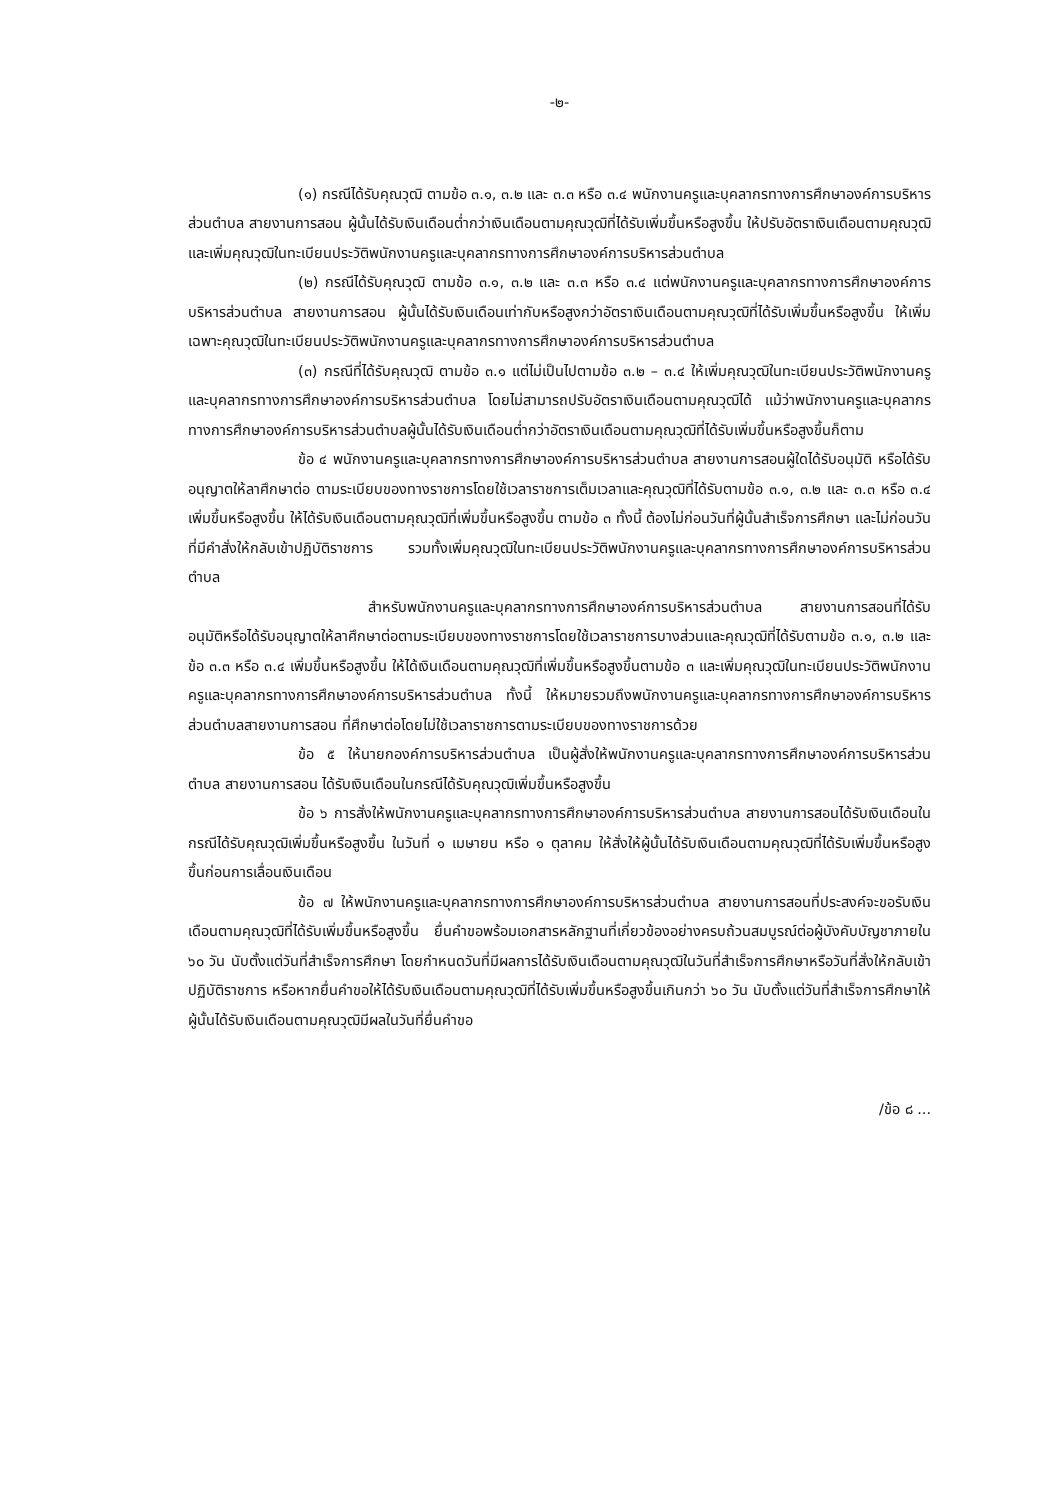-๒-
(๑) กรณีได้รับคุณวุฒิ ตามข้อ ๓.๑, ๓.๒ และ ๓.๓ หรือ ๓.๔ พนักงานครูและบุคลากรทางการศึกษาองค์การบริหารส่วนตำบล สายงานการสอน ผู้นั้นได้รับเงินเดือนต่ำกว่าเงินเดือนตามคุณวุฒิที่ได้รับเพิ่มขึ้นหรือสูงขึ้น ให้ปรับอัตราเงินเดือนตามคุณวุฒิและเพิ่มคุณวุฒิในทะเบียนประวัติพนักงานครูและบุคลากรทางการศึกษาองค์การบริหารส่วนตำบล
(๒) กรณีได้รับคุณวุฒิ ตามข้อ ๓.๑, ๓.๒ และ ๓.๓ หรือ ๓.๔ แต่พนักงานครูและบุคลากรทางการศึกษาองค์การบริหารส่วนตำบล สายงานการสอน ผู้นั้นได้รับเงินเดือนเท่ากับหรือสูงกว่าอัตราเงินเดือนตามคุณวุฒิที่ได้รับเพิ่มขึ้นหรือสูงขึ้น ให้เพิ่มเฉพาะคุณวุฒิในทะเบียนประวัติพนักงานครูและบุคลากรทางการศึกษาองค์การบริหารส่วนตำบล
(๓) กรณีที่ได้รับคุณวุฒิ ตามข้อ ๓.๑ แต่ไม่เป็นไปตามข้อ ๓.๒ – ๓.๔ ให้เพิ่มคุณวุฒิในทะเบียนประวัติพนักงานครูและบุคลากรทางการศึกษาองค์การบริหารส่วนตำบล โดยไม่สามารถปรับอัตราเงินเดือนตามคุณวุฒิได้ แม้ว่าพนักงานครูและบุคลากรทางการศึกษาองค์การบริหารส่วนตำบลผู้นั้นได้รับเงินเดือนต่ำกว่าอัตราเงินเดือนตามคุณวุฒิที่ได้รับเพิ่มขึ้นหรือสูงขึ้นก็ตาม
ข้อ ๔ พนักงานครูและบุคลากรทางการศึกษาองค์การบริหารส่วนตำบล สายงานการสอนผู้ใดได้รับอนุมัติ หรือได้รับอนุญาตให้ลาศึกษาต่อ ตามระเบียบของทางราชการโดยใช้เวลาราชการเต็มเวลาและคุณวุฒิที่ได้รับตามข้อ ๓.๑, ๓.๒ และ ๓.๓ หรือ ๓.๔ เพิ่มขึ้นหรือสูงขึ้น ให้ได้รับเงินเดือนตามคุณวุฒิที่เพิ่มขึ้นหรือสูงขึ้น ตามข้อ ๓ ทั้งนี้ ต้องไม่ก่อนวันที่ผู้นั้นสำเร็จการศึกษา และไม่ก่อนวันที่มีคำสั่งให้กลับเข้าปฏิบัติราชการ รวมทั้งเพิ่มคุณวุฒิในทะเบียนประวัติพนักงานครูและบุคลากรทางการศึกษาองค์การบริหารส่วนตำบล
สำหรับพนักงานครูและบุคลากรทางการศึกษาองค์การบริหารส่วนตำบล สายงานการสอนที่ได้รับอนุมัติหรือได้รับอนุญาตให้ลาศึกษาต่อตามระเบียบของทางราชการโดยใช้เวลาราชการบางส่วนและคุณวุฒิที่ได้รับตามข้อ ๓.๑, ๓.๒ และข้อ ๓.๓ หรือ ๓.๔ เพิ่มขึ้นหรือสูงขึ้น ให้ได้เงินเดือนตามคุณวุฒิที่เพิ่มขึ้นหรือสูงขึ้นตามข้อ ๓ และเพิ่มคุณวุฒิในทะเบียนประวัติพนักงานครูและบุคลากรทางการศึกษาองค์การบริหารส่วนตำบล ทั้งนี้ ให้หมายรวมถึงพนักงานครูและบุคลากรทางการศึกษาองค์การบริหารส่วนตำบลสายงานการสอน ที่ศึกษาต่อโดยไม่ใช้เวลาราชการตามระเบียบของทางราชการด้วย
ข้อ ๕ ให้นายกองค์การบริหารส่วนตำบล เป็นผู้สั่งให้พนักงานครูและบุคลากรทางการศึกษาองค์การบริหารส่วนตำบล สายงานการสอน ได้รับเงินเดือนในกรณีได้รับคุณวุฒิเพิ่มขึ้นหรือสูงขึ้น
ข้อ ๖ การสั่งให้พนักงานครูและบุคลากรทางการศึกษาองค์การบริหารส่วนตำบล สายงานการสอนได้รับเงินเดือนในกรณีได้รับคุณวุฒิเพิ่มขึ้นหรือสูงขึ้น ในวันที่ ๑ เมษายน หรือ ๑ ตุลาคม ให้สั่งให้ผู้นั้นได้รับเงินเดือนตามคุณวุฒิที่ได้รับเพิ่มขึ้นหรือสูงขึ้นก่อนการเลื่อนเงินเดือน
ข้อ ๗ ให้พนักงานครูและบุคลากรทางการศึกษาองค์การบริหารส่วนตำบล สายงานการสอนที่ประสงค์จะขอรับเงินเดือนตามคุณวุฒิที่ได้รับเพิ่มขึ้นหรือสูงขึ้น ยื่นคำขอพร้อมเอกสารหลักฐานที่เกี่ยวข้องอย่างครบถ้วนสมบูรณ์ต่อผู้บังคับบัญชาภายใน ๖๐ วัน นับตั้งแต่วันที่สำเร็จการศึกษา โดยกำหนดวันที่มีผลการได้รับเงินเดือนตามคุณวุฒิในวันที่สำเร็จการศึกษาหรือวันที่สั่งให้กลับเข้าปฏิบัติราชการ หรือหากยื่นคำขอให้ได้รับเงินเดือนตามคุณวุฒิที่ได้รับเพิ่มขึ้นหรือสูงขึ้นเกินกว่า ๖๐ วัน นับตั้งแต่วันที่สำเร็จการศึกษาให้ผู้นั้นได้รับเงินเดือนตามคุณวุฒิมีผลในวันที่ยื่นคำขอ
/ข้อ ๘ ...